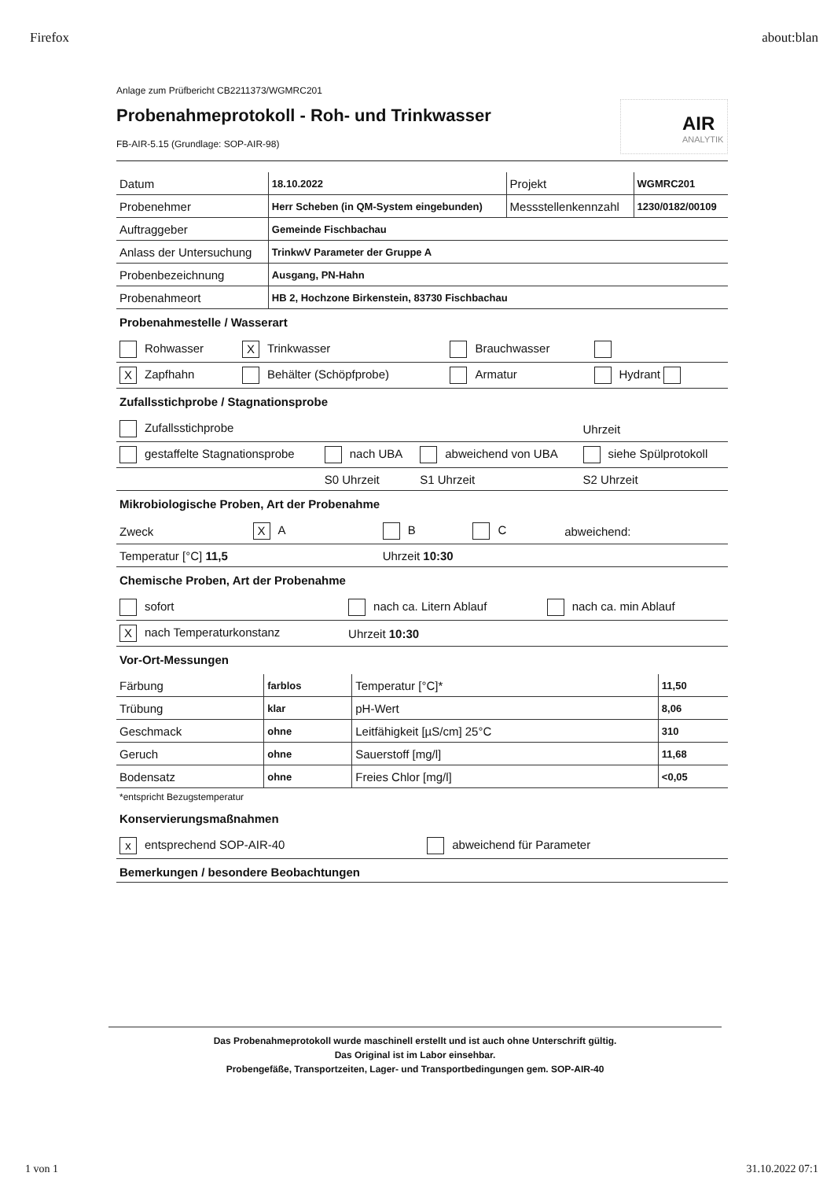Firefox about:blan
Anlage zum Prüfbericht CB2211373/WGMRC201
Probenahmeprotokoll - Roh- und Trinkwasser
FB-AIR-5.15 (Grundlage: SOP-AIR-98)
AIR
ANALYTIK
| Datum | 18.10.2022 | Projekt | WGMRC201 |
| Probenehmer | Herr Scheben (in QM-System eingebunden) | Messstellenkennzahl | 1230/0182/00109 |
| Auftraggeber | Gemeinde Fischbachau | | |
| Anlass der Untersuchung | TrinkwV Parameter der Gruppe A | | |
| Probenbezeichnung | Ausgang, PN-Hahn | | |
| Probenahmeort | HB 2, Hochzone Birkenstein, 83730 Fischbachau | | |
Probenahmestelle / Wasserart
| Rohwasser | X Trinkwasser | Brauchwasser | |
| X Zapfhahn | Behälter (Schöpfprobe) | Armatur | Hydrant |
Zufallsstichprobe / Stagnationsprobe
| Zufallsstichprobe | | | Uhrzeit |
| gestaffelte Stagnationsprobe | nach UBA | abweichend von UBA | siehe Spülprotokoll |
| | S0 Uhrzeit | S1 Uhrzeit | S2 Uhrzeit |
Mikrobiologische Proben, Art der Probenahme
| Zweck | X A | B | C | abweichend: |
| Temperatur [°C] 11,5 | | Uhrzeit 10:30 | | |
Chemische Proben, Art der Probenahme
| sofort | nach ca. Litern Ablauf | nach ca. min Ablauf |
| X nach Temperaturkonstanz | Uhrzeit 10:30 | |
Vor-Ort-Messungen
| Färbung | farblos | Temperatur [°C]* | 11,50 |
| Trübung | klar | pH-Wert | 8,06 |
| Geschmack | ohne | Leitfähigkeit [µS/cm] 25°C | 310 |
| Geruch | ohne | Sauerstoff [mg/l] | 11,68 |
| Bodensatz | ohne | Freies Chlor [mg/l] | <0,05 |
*entspricht Bezugstemperatur
Konservierungsmaßnahmen
| x entsprechend SOP-AIR-40 | abweichend für Parameter |
Bemerkungen / besondere Beobachtungen
Das Probenahmeprotokoll wurde maschinell erstellt und ist auch ohne Unterschrift gültig.
Das Original ist im Labor einsehbar.
Probengefäße, Transportzeiten, Lager- und Transportbedingungen gem. SOP-AIR-40
1 von 1 31.10.2022 07:1